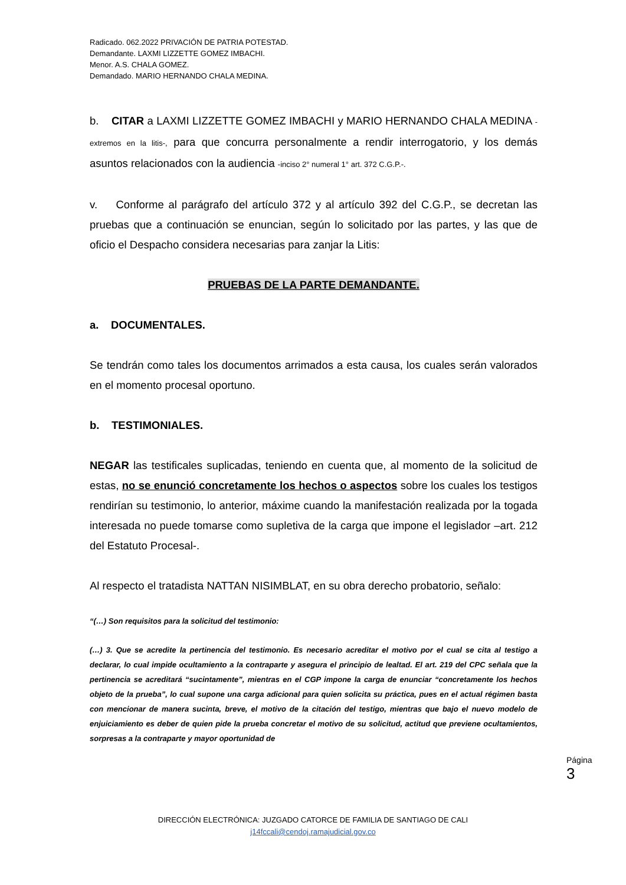Radicado. 062.2022 PRIVACIÓN DE PATRIA POTESTAD.
Demandante. LAXMI LIZZETTE GOMEZ IMBACHI.
Menor. A.S. CHALA GOMEZ.
Demandado. MARIO HERNANDO CHALA MEDINA.
b. CITAR a LAXMI LIZZETTE GOMEZ IMBACHI y MARIO HERNANDO CHALA MEDINA -extremos en la litis-, para que concurra personalmente a rendir interrogatorio, y los demás asuntos relacionados con la audiencia -inciso 2° numeral 1° art. 372 C.G.P.-.
v. Conforme al parágrafo del artículo 372 y al artículo 392 del C.G.P., se decretan las pruebas que a continuación se enuncian, según lo solicitado por las partes, y las que de oficio el Despacho considera necesarias para zanjar la Litis:
PRUEBAS DE LA PARTE DEMANDANTE.
a. DOCUMENTALES.
Se tendrán como tales los documentos arrimados a esta causa, los cuales serán valorados en el momento procesal oportuno.
b. TESTIMONIALES.
NEGAR las testificales suplicadas, teniendo en cuenta que, al momento de la solicitud de estas, no se enunció concretamente los hechos o aspectos sobre los cuales los testigos rendirían su testimonio, lo anterior, máxime cuando la manifestación realizada por la togada interesada no puede tomarse como supletiva de la carga que impone el legislador –art. 212 del Estatuto Procesal-.
Al respecto el tratadista NATTAN NISIMBLAT, en su obra derecho probatorio, señalo:
“(…) Son requisitos para la solicitud del testimonio:
(…) 3. Que se acredite la pertinencia del testimonio. Es necesario acreditar el motivo por el cual se cita al testigo a declarar, lo cual impide ocultamiento a la contraparte y asegura el principio de lealtad. El art. 219 del CPC señala que la pertinencia se acreditará “sucintamente”, mientras en el CGP impone la carga de enunciar “concretamente los hechos objeto de la prueba”, lo cual supone una carga adicional para quien solicita su práctica, pues en el actual régimen basta con mencionar de manera sucinta, breve, el motivo de la citación del testigo, mientras que bajo el nuevo modelo de enjuiciamiento es deber de quien pide la prueba concretar el motivo de su solicitud, actitud que previene ocultamientos, sorpresas a la contraparte y mayor oportunidad de
Página 3
DIRECCIÓN ELECTRÓNICA: JUZGADO CATORCE DE FAMILIA DE SANTIAGO DE CALI
j14fccali@cendoj.ramajudicial.gov.co